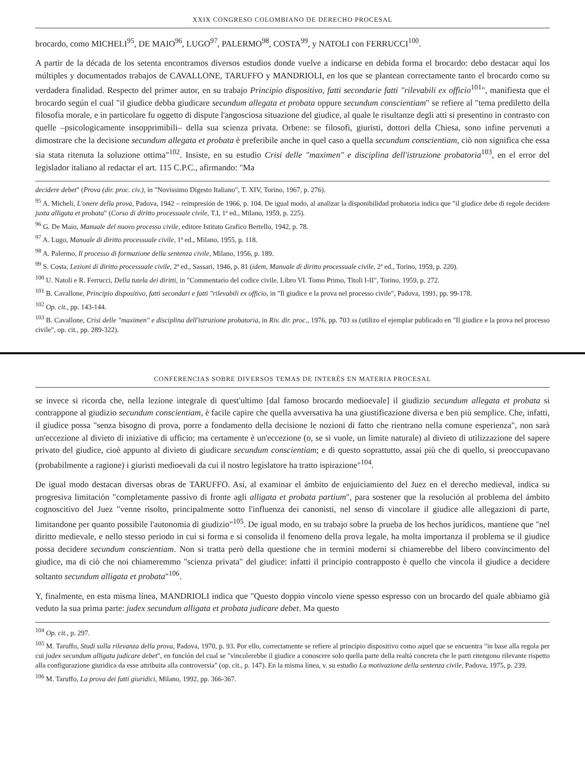XXIX CONGRESO COLOMBIANO DE DERECHO PROCESAL
brocardo, como MICHELI<sup>95</sup>, DE MAIO<sup>96</sup>, LUGO<sup>97</sup>, PALERMO<sup>98</sup>, COSTA<sup>99</sup>, y NATOLI con FERRUCCI<sup>100</sup>.
A partir de la década de los setenta encontramos diversos estudios donde vuelve a indicarse en debida forma el brocardo: debo destacar aquí los múltiples y documentados trabajos de CAVALLONE, TARUFFO y MANDRIOLI, en los que se plantean correctamente tanto el brocardo como su verdadera finalidad. Respecto del primer autor, en su trabajo Principio dispositivo, fatti secondarie fatti "rilevabili ex officio<sup>101</sup>", manifiesta que el brocardo según el cual "il giudice debba giudicare secundum allegata et probata oppure secundum conscientiam" se refiere al "tema prediletto della filosofia morale, e in particolare fu oggetto di dispute l'angosciosa situazione del giudice, al quale le risultanze degli atti si presentino in contrasto con quelle –psicologicamente insopprimibili– della sua scienza privata. Orbene: se filosofi, giuristi, dottori della Chiesa, sono infine pervenuti a dimostrare che la decisione secundum allegata et probata è preferibile anche in quel caso a quella secundum conscientiam, ciò non significa che essa sia stata ritenuta la soluzione ottima"<sup>102</sup>. Insiste, en su estudio Crisi delle "maximen" e disciplina dell'istruzione probatoria<sup>103</sup>, en el error del legislador italiano al redactar el art. 115 C.P.C., afirmando: "Ma
decidere debet" (Prova (dir. proc. civ.), in "Novissimo Digesto Italiano", T. XIV, Torino, 1967, p. 276).
<sup>95</sup> A. Micheli, L'onere della prova, Padova, 1942 – reimpresión de 1966, p. 104. De igual modo, al analizar la disponibilidad probatoria indica que "il giudice debe di regole decidere juxta alligata et probata" (Corso di diritto processuale civile, T.I, 1ª ed., Milano, 1959, p. 225).
<sup>96</sup> G. De Maio, Manuale del nuovo processo civile, editore Istituto Grafico Bertello, 1942, p. 78.
<sup>97</sup> A. Lugo, Manuale di diritto processuale civile, 1ª ed., Milano, 1955, p. 118.
<sup>98</sup> A. Palermo, Il processo di formazione della sentenza civile, Milano, 1956, p. 189.
<sup>99</sup> S. Costa, Lezioni di diritto processuale civile, 2ª ed., Sassari, 1946, p. 81 (idem, Manuale di diritto processuale civile, 2ª ed., Torino, 1959, p. 220).
<sup>100</sup> U. Natoli e R. Ferrucci, Della tutela dei diritti, in "Commentario del codice civile. Libro VI. Tomo Primo, Titoli I-II", Torino, 1959, p. 272.
<sup>101</sup> B. Cavallone, Principio dispositivo, fatti secondari e fatti "rilevabili ex officio, in "Il giudice e la prova nel processo civile", Padova, 1991, pp. 99-178.
<sup>102</sup> Op. cit., pp. 143-144.
<sup>103</sup> B. Cavallone, Crisi delle "maximen" e disciplina dell'istruzione probatoria, in Riv. dir. proc., 1976, pp. 703 ss (utilizo el ejemplar publicado en "Il giudice e la prova nel processo civile", op. cit., pp. 289-322).
CONFERENCIAS SOBRE DIVERSOS TEMAS DE INTERÉS EN MATERIA PROCESAL
se invece si ricorda che, nella lezione integrale di quest'ultimo [dal famoso brocardo medioevale] il giudizio secundum allegata et probata si contrappone al giudizio secundum conscientiam, è facile capire che quella avversativa ha una giustificazione diversa e ben più semplice. Che, infatti, il giudice possa "senza bisogno di prova, porre a fondamento della decisione le nozioni di fatto che rientrano nella comune esperienza", non sarà un'eccezione al divieto di iniziative di ufficio; ma certamente è un'eccezione (o, se si vuole, un limite naturale) al divieto di utilizzazione del sapere privato del giudice, cioè appunto al divieto di giudicare secundum conscientiam; e di questo soprattutto, assai più che di quello, si preoccupavano (probabilmente a ragione) i giuristi medioevali da cui il nostro legislatore ha tratto ispirazione"<sup>104</sup>.
De igual modo destacan diversas obras de TARUFFO. Así, al examinar el ámbito de enjuiciamiento del Juez en el derecho medieval, indica su progresiva limitación "completamente passivo di fronte agli alligata et probata partium", para sostener que la resolución al problema del ámbito cognoscitivo del Juez "venne risolto, principalmente sotto l'influenza dei canonisti, nel senso di vincolare il giudice alle allegazioni di parte, limitandone per quanto possibile l'autonomia di giudizio"<sup>105</sup>. De igual modo, en su trabajo sobre la prueba de los hechos jurídicos, mantiene que "nel diritto medievale, e nello stesso periodo in cui si forma e si consolida il fenomeno della prova legale, ha molta importanza il problema se il giudice possa decidere secundum conscientiam. Non si tratta però della questione che in termini moderni si chiamerebbe del libero convincimento del giudice, ma di ciò che noi chiameremmo "scienza privata" del giudice: infatti il principio contrapposto è quello che vincola il giudice a decidere soltanto secundum alligata et probata"<sup>106</sup>.
Y, finalmente, en esta misma línea, MANDRIOLI indica que "Questo doppio vincolo viene spesso espresso con un brocardo del quale abbiamo già veduto la sua prima parte: judex secundum alligata et probata judicare debet. Ma questo
<sup>104</sup> Op. cit., p. 297.
<sup>105</sup> M. Taruffo, Studi sulla rilevanza della prova, Padova, 1970, p. 93. Por ello, correctamente se refiere al principio dispositivo como aquel que se encuentra "in base alla regola per cui judex secundum alligata judicare debet", en función del cual se "vincolerebbe il giudice a conoscere solo quella parte della realtà concreta che le parti ritengono rilevante rispetto alla configurazione giuridica da esse attribuita alla controversia" (op. cit., p. 147). En la misma línea, v. su estudio La motivazione della sentenza civile, Padova, 1975, p. 239.
<sup>106</sup> M. Taruffo, La prova dei fatti giuridici, Milano, 1992, pp. 366-367.